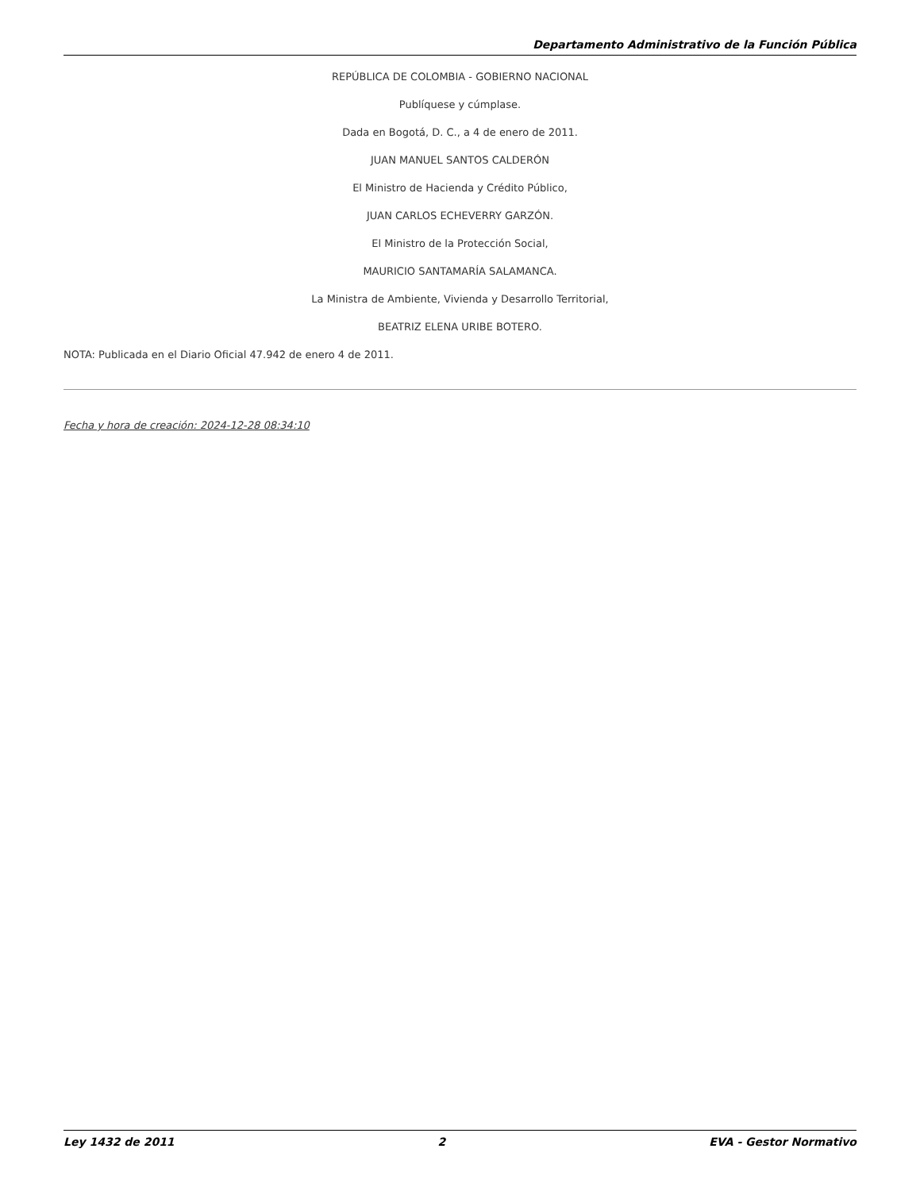Departamento Administrativo de la Función Pública
REPÚBLICA DE COLOMBIA - GOBIERNO NACIONAL
Publíquese y cúmplase.
Dada en Bogotá, D. C., a 4 de enero de 2011.
JUAN MANUEL SANTOS CALDERÓN
El Ministro de Hacienda y Crédito Público,
JUAN CARLOS ECHEVERRY GARZÓN.
El Ministro de la Protección Social,
MAURICIO SANTAMARÍA SALAMANCA.
La Ministra de Ambiente, Vivienda y Desarrollo Territorial,
BEATRIZ ELENA URIBE BOTERO.
NOTA: Publicada en el Diario Oficial 47.942 de enero 4 de 2011.
Fecha y hora de creación: 2024-12-28 08:34:10
Ley 1432 de 2011 2 EVA - Gestor Normativo